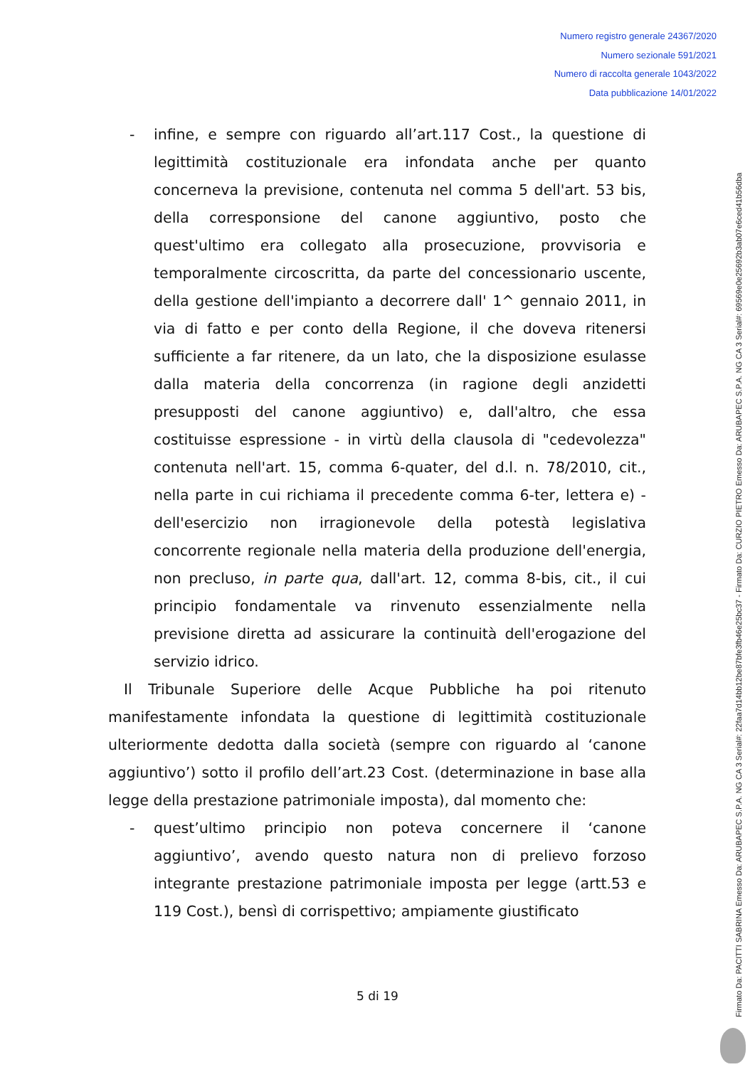Numero registro generale 24367/2020
Numero sezionale 591/2021
Numero di raccolta generale 1043/2022
Data pubblicazione 14/01/2022
Firmato Da: PACITTI SABRINA Emesso Da: ARUBAPEC S.P.A. NG CA 3 Serial#: 22faa7d14bb12be87bfe3fb46e25bc37 - Firmato Da: CURZIO PIETRO Emesso Da: ARUBAPEC S.P.A. NG CA 3 Serial#: 69569e0e25692b3ab07e6ced41b56dba
- infine, e sempre con riguardo all’art.117 Cost., la questione di legittimità costituzionale era infondata anche per quanto concerneva la previsione, contenuta nel comma 5 dell'art. 53 bis, della corresponsione del canone aggiuntivo, posto che quest'ultimo era collegato alla prosecuzione, provvisoria e temporalmente circoscritta, da parte del concessionario uscente, della gestione dell'impianto a decorrere dall' 1^ gennaio 2011, in via di fatto e per conto della Regione, il che doveva ritenersi sufficiente a far ritenere, da un lato, che la disposizione esulasse dalla materia della concorrenza (in ragione degli anzidetti presupposti del canone aggiuntivo) e, dall'altro, che essa costituisse espressione - in virtù della clausola di "cedevolezza" contenuta nell'art. 15, comma 6-quater, del d.l. n. 78/2010, cit., nella parte in cui richiama il precedente comma 6-ter, lettera e) - dell'esercizio non irragionevole della potestà legislativa concorrente regionale nella materia della produzione dell'energia, non precluso, in parte qua, dall'art. 12, comma 8-bis, cit., il cui principio fondamentale va rinvenuto essenzialmente nella previsione diretta ad assicurare la continuità dell'erogazione del servizio idrico.
Il Tribunale Superiore delle Acque Pubbliche ha poi ritenuto manifestamente infondata la questione di legittimità costituzionale ulteriormente dedotta dalla società (sempre con riguardo al ‘canone aggiuntivo’) sotto il profilo dell’art.23 Cost. (determinazione in base alla legge della prestazione patrimoniale imposta), dal momento che:
- quest’ultimo principio non poteva concernere il ‘canone aggiuntivo’, avendo questo natura non di prelievo forzoso integrante prestazione patrimoniale imposta per legge (artt.53 e 119 Cost.), bensì di corrispettivo; ampiamente giustificato
5 di 19